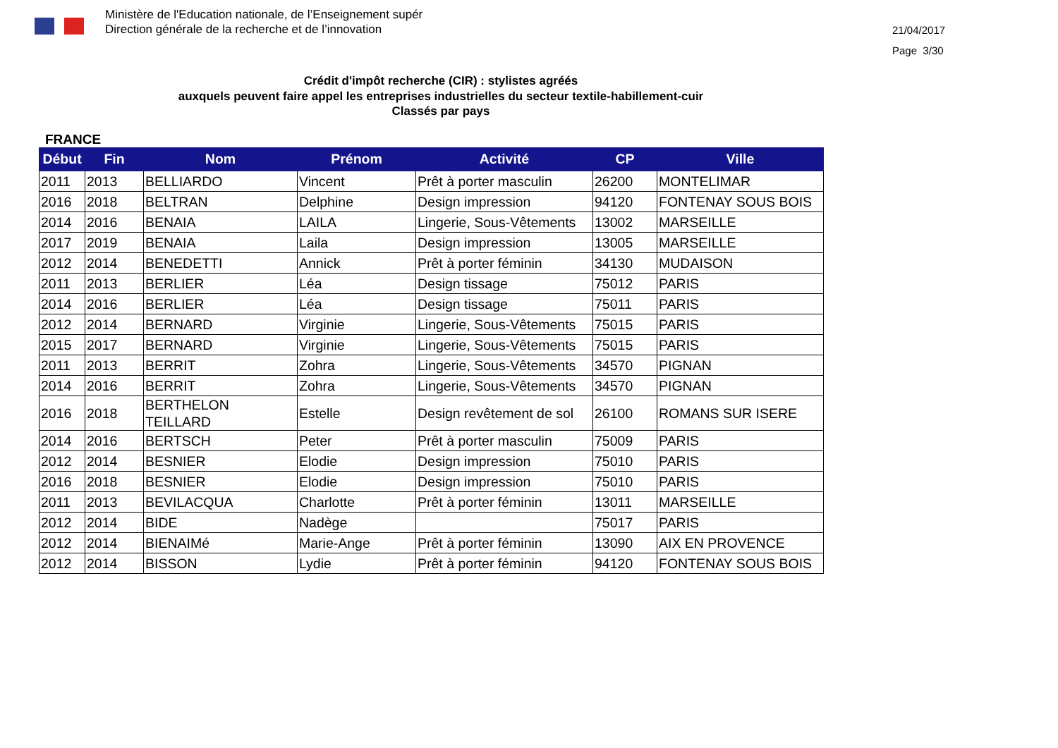Ministère de l'Education nationale, de l’Enseignement supér
Direction générale de la recherche et de l’innovation
21/04/2017
Page 3/30
Crédit d'impôt recherche (CIR) : stylistes agréés
auxquels peuvent faire appel les entreprises industrielles du secteur textile-habillement-cuir
Classés par pays
FRANCE
| Début | Fin | Nom | Prénom | Activité | CP | Ville |
| --- | --- | --- | --- | --- | --- | --- |
| 2011 | 2013 | BELLIARDO | Vincent | Prêt à porter masculin | 26200 | MONTELIMAR |
| 2016 | 2018 | BELTRAN | Delphine | Design impression | 94120 | FONTENAY SOUS BOIS |
| 2014 | 2016 | BENAIA | LAILA | Lingerie, Sous-Vêtements | 13002 | MARSEILLE |
| 2017 | 2019 | BENAIA | Laila | Design impression | 13005 | MARSEILLE |
| 2012 | 2014 | BENEDETTI | Annick | Prêt à porter féminin | 34130 | MUDAISON |
| 2011 | 2013 | BERLIER | Léa | Design tissage | 75012 | PARIS |
| 2014 | 2016 | BERLIER | Léa | Design tissage | 75011 | PARIS |
| 2012 | 2014 | BERNARD | Virginie | Lingerie, Sous-Vêtements | 75015 | PARIS |
| 2015 | 2017 | BERNARD | Virginie | Lingerie, Sous-Vêtements | 75015 | PARIS |
| 2011 | 2013 | BERRIT | Zohra | Lingerie, Sous-Vêtements | 34570 | PIGNAN |
| 2014 | 2016 | BERRIT | Zohra | Lingerie, Sous-Vêtements | 34570 | PIGNAN |
| 2016 | 2018 | BERTHELON TEILLARD | Estelle | Design revêtement de sol | 26100 | ROMANS SUR ISERE |
| 2014 | 2016 | BERTSCH | Peter | Prêt à porter masculin | 75009 | PARIS |
| 2012 | 2014 | BESNIER | Elodie | Design impression | 75010 | PARIS |
| 2016 | 2018 | BESNIER | Elodie | Design impression | 75010 | PARIS |
| 2011 | 2013 | BEVILACQUA | Charlotte | Prêt à porter féminin | 13011 | MARSEILLE |
| 2012 | 2014 | BIDE | Nadège | | 75017 | PARIS |
| 2012 | 2014 | BIENAIMé | Marie-Ange | Prêt à porter féminin | 13090 | AIX EN PROVENCE |
| 2012 | 2014 | BISSON | Lydie | Prêt à porter féminin | 94120 | FONTENAY SOUS BOIS |